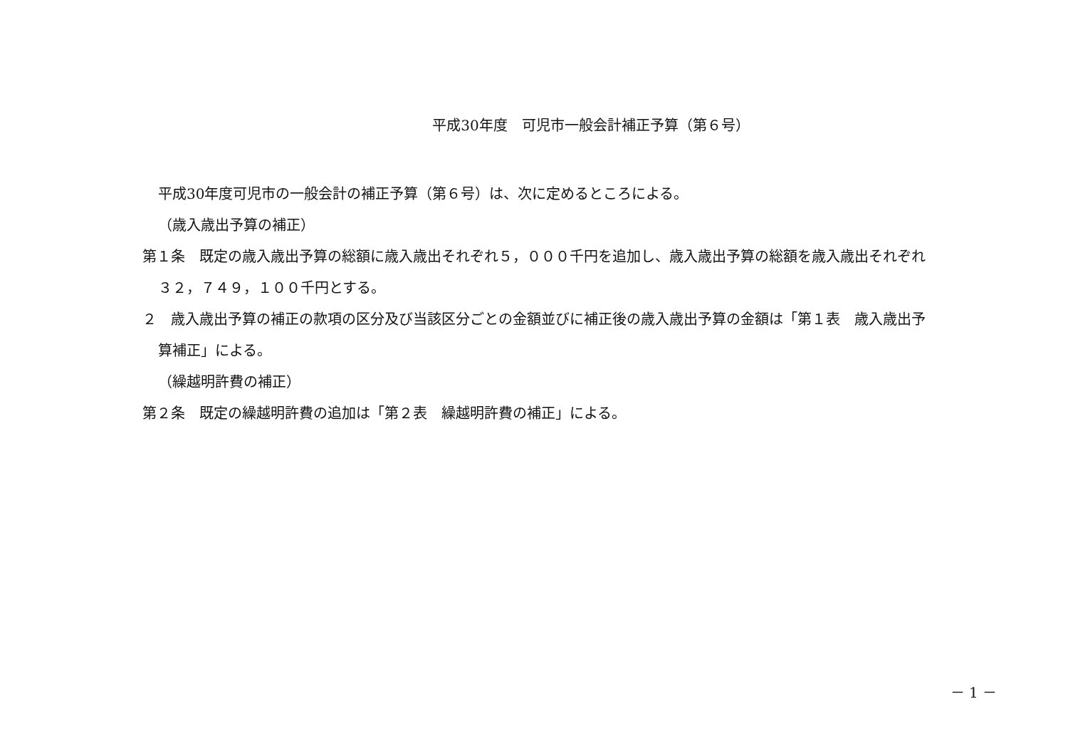平成30年度　可児市一般会計補正予算（第６号）
平成30年度可児市の一般会計の補正予算（第６号）は、次に定めるところによる。
（歳入歳出予算の補正）
第１条　既定の歳入歳出予算の総額に歳入歳出それぞれ５，０００千円を追加し、歳入歳出予算の総額を歳入歳出それぞれ３２，７４９，１００千円とする。
２　歳入歳出予算の補正の款項の区分及び当該区分ごとの金額並びに補正後の歳入歳出予算の金額は「第１表　歳入歳出予算補正」による。
（繰越明許費の補正）
第２条　既定の繰越明許費の追加は「第２表　繰越明許費の補正」による。
－ 1 －